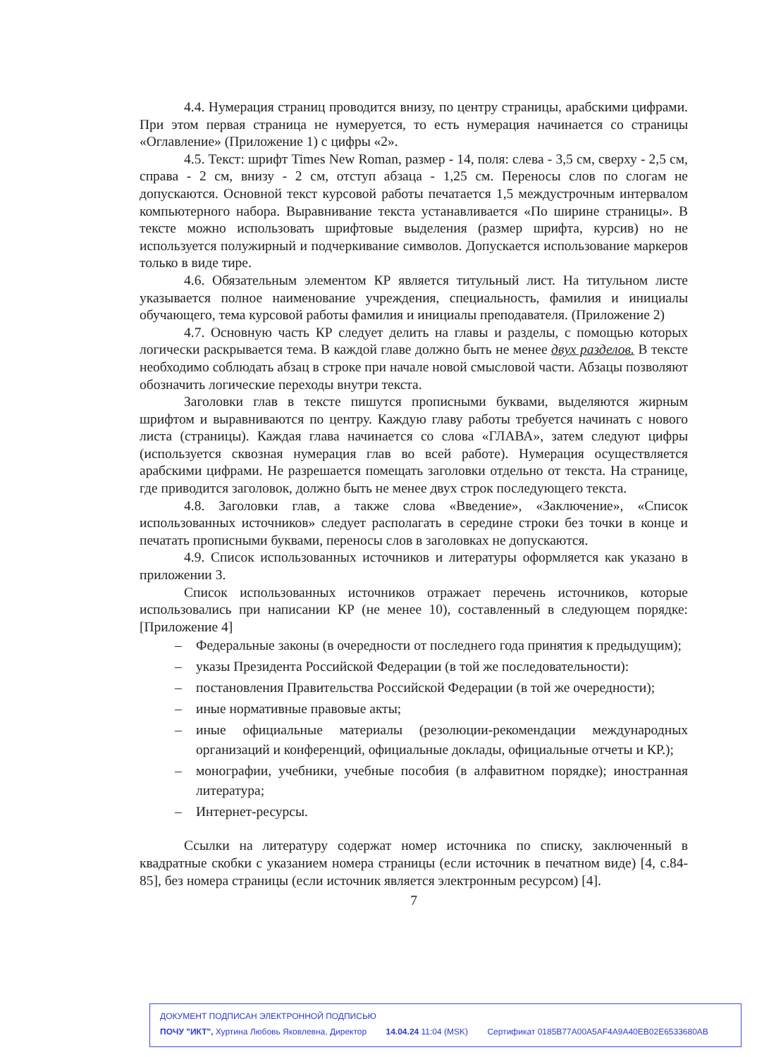4.4. Нумерация страниц проводится внизу, по центру страницы, арабскими цифрами. При этом первая страница не нумеруется, то есть нумерация начинается со страницы «Оглавление» (Приложение 1) с цифры «2».
4.5. Текст: шрифт Times New Roman, размер - 14, поля: слева - 3,5 см, сверху - 2,5 см, справа - 2 см, внизу - 2 см, отступ абзаца - 1,25 см. Переносы слов по слогам не допускаются. Основной текст курсовой работы печатается 1,5 междустрочным интервалом компьютерного набора. Выравнивание текста устанавливается «По ширине страницы». В тексте можно использовать шрифтовые выделения (размер шрифта, курсив) но не используется полужирный и подчеркивание символов. Допускается использование маркеров только в виде тире.
4.6. Обязательным элементом КР является титульный лист. На титульном листе указывается полное наименование учреждения, специальность, фамилия и инициалы обучающего, тема курсовой работы фамилия и инициалы преподавателя. (Приложение 2)
4.7. Основную часть КР следует делить на главы и разделы, с помощью которых логически раскрывается тема. В каждой главе должно быть не менее двух разделов. В тексте необходимо соблюдать абзац в строке при начале новой смысловой части. Абзацы позволяют обозначить логические переходы внутри текста.
Заголовки глав в тексте пишутся прописными буквами, выделяются жирным шрифтом и выравниваются по центру. Каждую главу работы требуется начинать с нового листа (страницы). Каждая глава начинается со слова «ГЛАВА», затем следуют цифры (используется сквозная нумерация глав во всей работе). Нумерация осуществляется арабскими цифрами. Не разрешается помещать заголовки отдельно от текста. На странице, где приводится заголовок, должно быть не менее двух строк последующего текста.
4.8. Заголовки глав, а также слова «Введение», «Заключение», «Список использованных источников» следует располагать в середине строки без точки в конце и печатать прописными буквами, переносы слов в заголовках не допускаются.
4.9. Список использованных источников и литературы оформляется как указано в приложении 3.
Список использованных источников отражает перечень источников, которые использовались при написании КР (не менее 10), составленный в следующем порядке: [Приложение 4]
– Федеральные законы (в очередности от последнего года принятия к предыдущим);
– указы Президента Российской Федерации (в той же последовательности):
– постановления Правительства Российской Федерации (в той же очередности);
– иные нормативные правовые акты;
– иные официальные материалы (резолюции-рекомендации международных организаций и конференций, официальные доклады, официальные отчеты и КР.);
– монографии, учебники, учебные пособия (в алфавитном порядке); иностранная литература;
– Интернет-ресурсы.
Ссылки на литературу содержат номер источника по списку, заключенный в квадратные скобки с указанием номера страницы (если источник в печатном виде) [4, с.84-85], без номера страницы (если источник является электронным ресурсом) [4].
7
ДОКУМЕНТ ПОДПИСАН ЭЛЕКТРОННОЙ ПОДПИСЬЮ
ПОЧУ "ИКТ", Хуртина Любовь Яковлевна, Директор 14.04.24 11:04 (MSK) Сертификат 0185B77A00A5AF4A9A40EB02E6533680AB